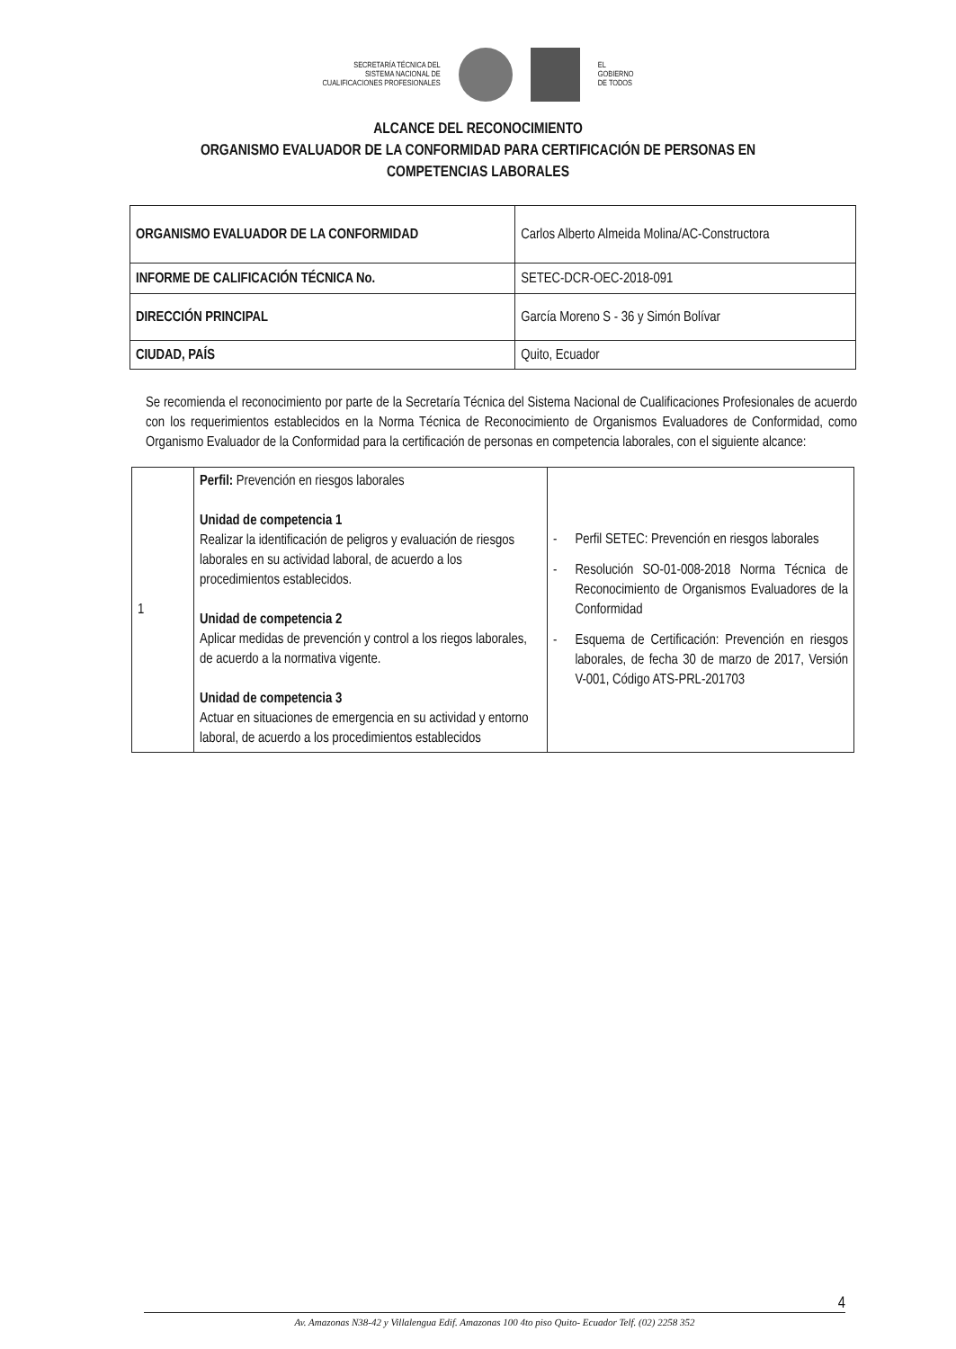SECRETARÍA TÉCNICA DEL
SISTEMA NACIONAL DE
CUALIFICACIONES PROFESIONALES
EL
GOBIERNO
DE TODOS
ALCANCE DEL RECONOCIMIENTO
ORGANISMO EVALUADOR DE LA CONFORMIDAD PARA CERTIFICACIÓN DE PERSONAS EN
COMPETENCIAS LABORALES
| ORGANISMO EVALUADOR DE LA CONFORMIDAD | Carlos Alberto Almeida Molina/AC-Constructora |
| INFORME DE CALIFICACIÓN TÉCNICA No. | SETEC-DCR-OEC-2018-091 |
| DIRECCIÓN PRINCIPAL | García Moreno S - 36 y Simón Bolívar |
| CIUDAD, PAÍS | Quito, Ecuador |
Se recomienda el reconocimiento por parte de la Secretaría Técnica del Sistema Nacional de Cualificaciones Profesionales de acuerdo con los requerimientos establecidos en la Norma Técnica de Reconocimiento de Organismos Evaluadores de Conformidad, como Organismo Evaluador de la Conformidad para la certificación de personas en competencia laborales, con el siguiente alcance:
| 1 | Perfil: Prevención en riesgos laborales Unidad de competencia 1 Realizar la identificación de peligros y evaluación de riesgos laborales en su actividad laboral, de acuerdo a los procedimientos establecidos. Unidad de competencia 2 Aplicar medidas de prevención y control a los riegos laborales, de acuerdo a la normativa vigente. Unidad de competencia 3 Actuar en situaciones de emergencia en su actividad y entorno laboral, de acuerdo a los procedimientos establecidos | - Perfil SETEC: Prevención en riesgos laborales - Resolución SO-01-008-2018 Norma Técnica de Reconocimiento de Organismos Evaluadores de la Conformidad - Esquema de Certificación: Prevención en riesgos laborales, de fecha 30 de marzo de 2017, Versión V-001, Código ATS-PRL-201703 |
4
Av. Amazonas N38-42 y Villalengua Edif. Amazonas 100 4to piso Quito- Ecuador Telf. (02) 2258 352